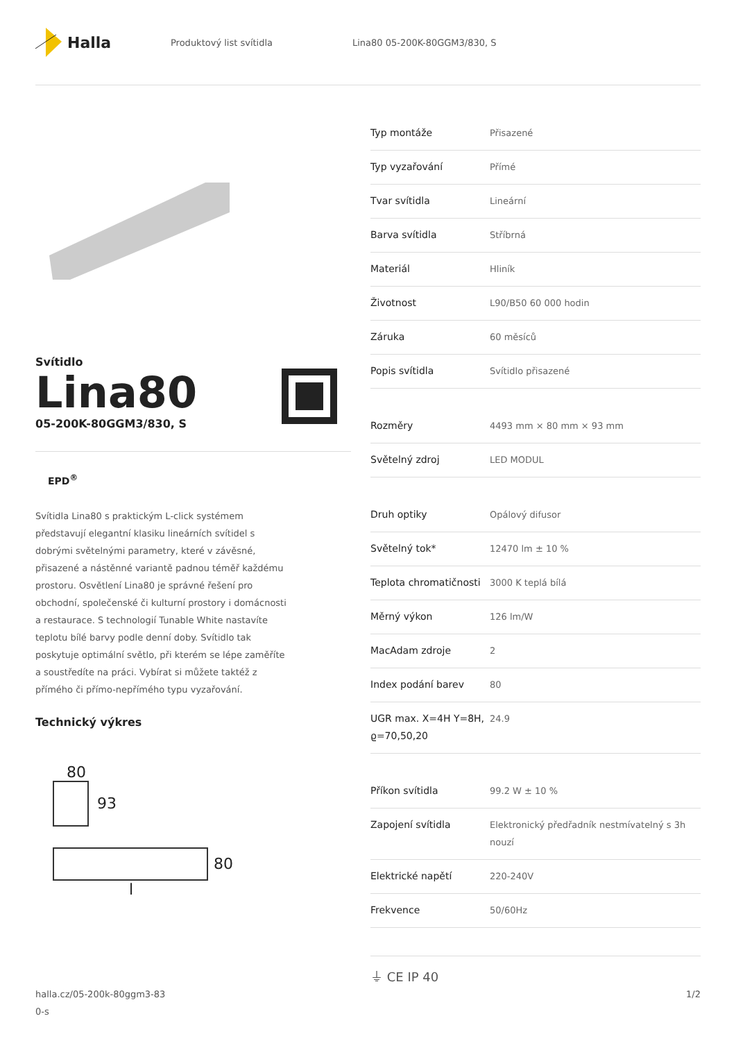Halla
Produktový list svítidla Lina80 05-200K-80GGM3/830, S
Svítidlo
Lina80
05-200K-80GGM3/830, S
EPD<sup>®</sup>
Svítidla Lina80 s praktickým L-click systémem představují elegantní klasiku lineárních svítidel s dobrými světelnými parametry, které v závěsné, přisazené a nástěnné variantě padnou téměř každému prostoru. Osvětlení Lina80 je správné řešení pro obchodní, společenské či kulturní prostory i domácnosti a restaurace. S technologií Tunable White nastavíte teplotu bílé barvy podle denní doby. Svítidlo tak poskytuje optimální světlo, při kterém se lépe zaměříte a soustředíte na práci. Vybírat si můžete taktéž z přímého či přímo-nepřímého typu vyzařování.
Technický výkres
80
93
80
l
| Typ montáže | Přisazené |
| Typ vyzařování | Přímé |
| Tvar svítidla | Lineární |
| Barva svítidla | Stříbrná |
| Materiál | Hliník |
| Životnost | L90/B50 60 000 hodin |
| Záruka | 60 měsíců |
| Popis svítidla | Svítidlo přisazené |
| Rozměry | 4493 mm × 80 mm × 93 mm |
| Světelný zdroj | LED MODUL |
| Druh optiky | Opálový difusor |
| Světelný tok* | 12470 lm ± 10 % |
| Teplota chromatičnosti | 3000 K teplá bílá |
| Měrný výkon | 126 lm/W |
| MacAdam zdroje | 2 |
| Index podání barev | 80 |
| UGR max. X=4H Y=8H, ϱ=70,50,20 | 24.9 |
| Příkon svítidla | 99.2 W ± 10 % |
| Zapojení svítidla | Elektronický předřadník nestmívatelný s 3h nouzí |
| Elektrické napětí | 220-240V |
| Frekvence | 50/60Hz |
⏚ CE IP 40
halla.cz/05-200k-80ggm3-83
0-s
1/2